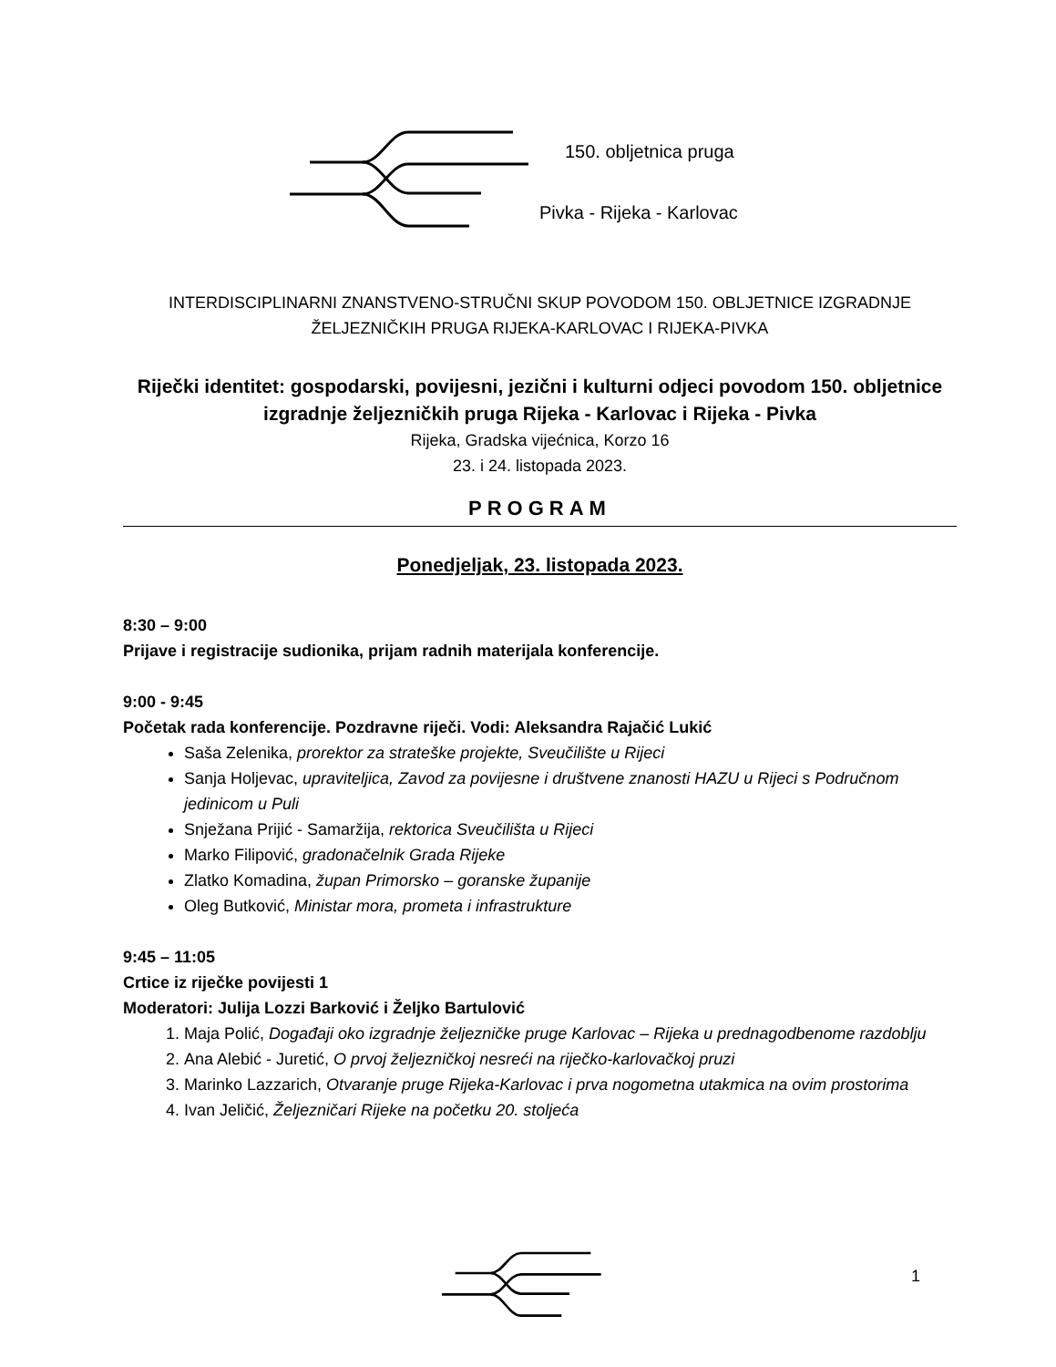150. obljetnica pruga
Pivka - Rijeka - Karlovac
INTERDISCIPLINARNI ZNANSTVENO-STRUČNI SKUP POVODOM 150. OBLJETNICE IZGRADNJE ŽELJEZNIČKIH PRUGA RIJEKA-KARLOVAC I RIJEKA-PIVKA
Riječki identitet: gospodarski, povijesni, jezični i kulturni odjeci povodom 150. obljetnice izgradnje željezničkih pruga Rijeka - Karlovac i Rijeka - Pivka
Rijeka, Gradska vijećnica, Korzo 16
23. i 24. listopada 2023.
PROGRAM
Ponedjeljak, 23. listopada 2023.
8:30 – 9:00
Prijave i registracije sudionika, prijam radnih materijala konferencije.
9:00 - 9:45
Početak rada konferencije. Pozdravne riječi. Vodi: Aleksandra Rajačić Lukić
Saša Zelenika, prorektor za strateške projekte, Sveučilište u Rijeci
Sanja Holjevac, upraviteljica, Zavod za povijesne i društvene znanosti HAZU u Rijeci s Područnom jedinicom u Puli
Snježana Prijić - Samaržija, rektorica Sveučilišta u Rijeci
Marko Filipović, gradonačelnik Grada Rijeke
Zlatko Komadina, župan Primorsko – goranske županije
Oleg Butković, Ministar mora, prometa i infrastrukture
9:45 – 11:05
Crtice iz riječke povijesti 1
Moderatori: Julija Lozzi Barković i Željko Bartulović
1. Maja Polić, Događaji oko izgradnje željezničke pruge Karlovac – Rijeka u prednagodbenome razdoblju
2. Ana Alebić - Juretić, O prvoj željezničkoj nesreći na riječko-karlovačkoj pruzi
3. Marinko Lazzarich, Otvaranje pruge Rijeka-Karlovac i prva nogometna utakmica na ovim prostorima
4. Ivan Jeličić, Željezničari Rijeke na početku 20. stoljeća
1